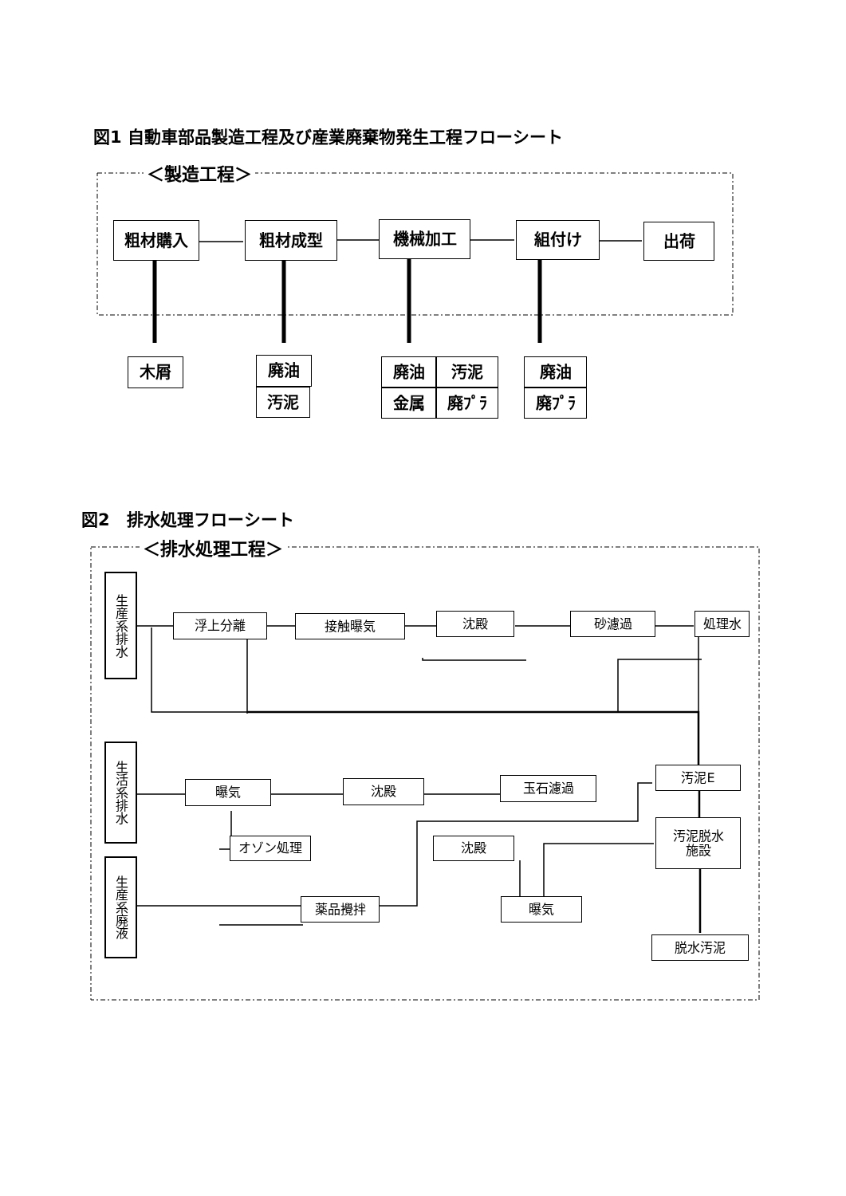図1 自動車部品製造工程及び産業廃棄物発生工程フローシート
＜製造工程＞
粗材購入 粗材成型 機械加工 組付け 出荷
木屑 廃油
汚泥
廃油 汚泥
金属 廃ﾌﾟﾗ
廃油
廃ﾌﾟﾗ
図2　排水処理フローシート
＜排水処理工程＞
生産系排水
浮上分離 接触曝気 沈殿 砂濾過 処理水
生活系排水
曝気 沈殿 玉石濾過
汚泥E
オゾン処理 沈殿
汚泥脱水
施設
生産系廃液
薬品攪拌 曝気
脱水汚泥